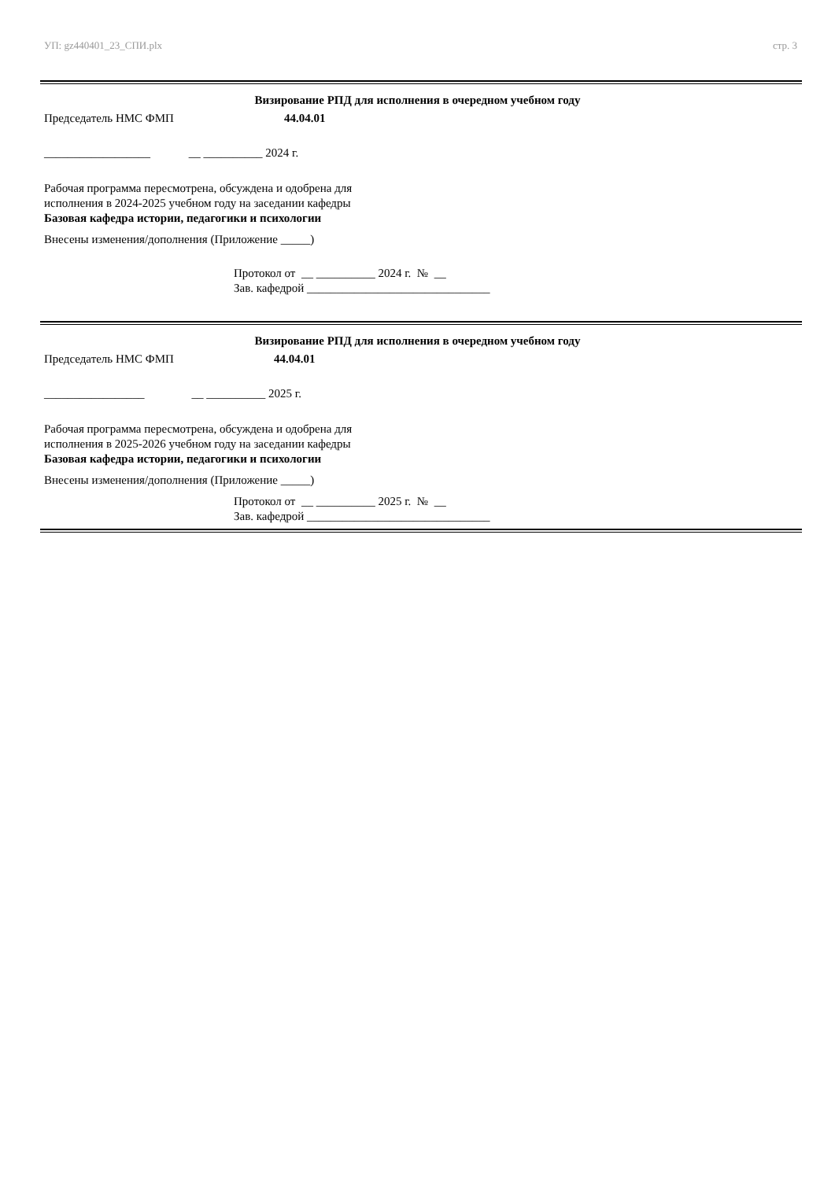УП: gz440401_23_СПИ.plx стр. 3
Визирование РПД для исполнения в очередном учебном году
Председатель НМС ФМП 44.04.01
__________________ __ __________ 2024 г.
Рабочая программа пересмотрена, обсуждена и одобрена для
исполнения в 2024-2025 учебном году на заседании кафедры
Базовая кафедра истории, педагогики и психологии
Внесены изменения/дополнения (Приложение _____)
Протокол от __ __________ 2024 г. № __
Зав. кафедрой _______________________________
Визирование РПД для исполнения в очередном учебном году
Председатель НМС ФМП 44.04.01
_________________ __ __________ 2025 г.
Рабочая программа пересмотрена, обсуждена и одобрена для
исполнения в 2025-2026 учебном году на заседании кафедры
Базовая кафедра истории, педагогики и психологии
Внесены изменения/дополнения (Приложение _____)
Протокол от __ __________ 2025 г. № __
Зав. кафедрой _______________________________